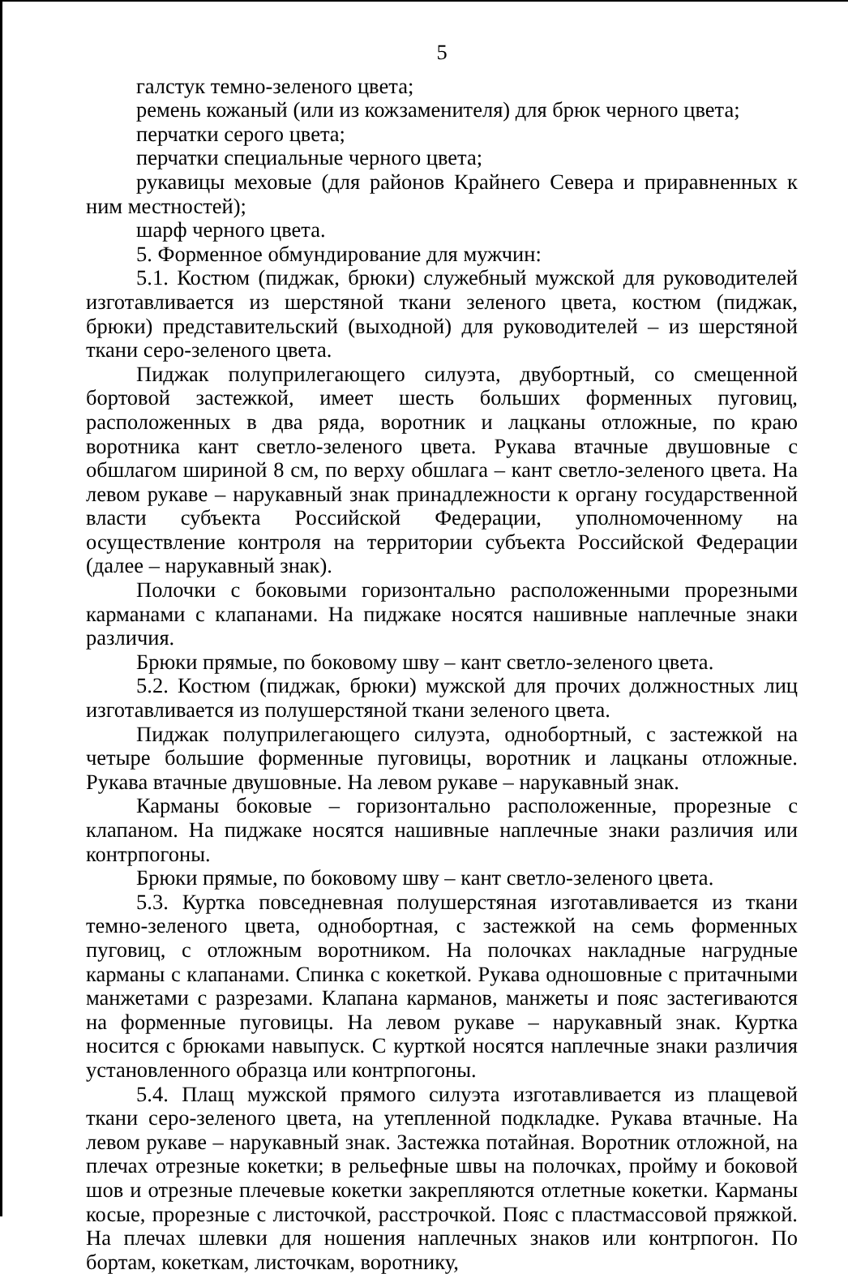5
галстук темно-зеленого цвета;
ремень кожаный (или из кожзаменителя) для брюк черного цвета;
перчатки серого цвета;
перчатки специальные черного цвета;
рукавицы меховые (для районов Крайнего Севера и приравненных к ним местностей);
шарф черного цвета.
5. Форменное обмундирование для мужчин:
5.1. Костюм (пиджак, брюки) служебный мужской для руководителей изготавливается из шерстяной ткани зеленого цвета, костюм (пиджак, брюки) представительский (выходной) для руководителей – из шерстяной ткани серо-зеленого цвета.
Пиджак полуприлегающего силуэта, двубортный, со смещенной бортовой застежкой, имеет шесть больших форменных пуговиц, расположенных в два ряда, воротник и лацканы отложные, по краю воротника кант светло-зеленого цвета. Рукава втачные двушовные с обшлагом шириной 8 см, по верху обшлага – кант светло-зеленого цвета. На левом рукаве – нарукавный знак принадлежности к органу государственной власти субъекта Российской Федерации, уполномоченному на осуществление контроля на территории субъекта Российской Федерации (далее – нарукавный знак).
Полочки с боковыми горизонтально расположенными прорезными карманами с клапанами. На пиджаке носятся нашивные наплечные знаки различия.
Брюки прямые, по боковому шву – кант светло-зеленого цвета.
5.2. Костюм (пиджак, брюки) мужской для прочих должностных лиц изготавливается из полушерстяной ткани зеленого цвета.
Пиджак полуприлегающего силуэта, однобортный, с застежкой на четыре большие форменные пуговицы, воротник и лацканы отложные. Рукава втачные двушовные. На левом рукаве – нарукавный знак.
Карманы боковые – горизонтально расположенные, прорезные с клапаном. На пиджаке носятся нашивные наплечные знаки различия или контрпогоны.
Брюки прямые, по боковому шву – кант светло-зеленого цвета.
5.3. Куртка повседневная полушерстяная изготавливается из ткани темно-зеленого цвета, однобортная, с застежкой на семь форменных пуговиц, с отложным воротником. На полочках накладные нагрудные карманы с клапанами. Спинка с кокеткой. Рукава одношовные с притачными манжетами с разрезами. Клапана карманов, манжеты и пояс застегиваются на форменные пуговицы. На левом рукаве – нарукавный знак. Куртка носится с брюками навыпуск. С курткой носятся наплечные знаки различия установленного образца или контрпогоны.
5.4. Плащ мужской прямого силуэта изготавливается из плащевой ткани серо-зеленого цвета, на утепленной подкладке. Рукава втачные. На левом рукаве – нарукавный знак. Застежка потайная. Воротник отложной, на плечах отрезные кокетки; в рельефные швы на полочках, пройму и боковой шов и отрезные плечевые кокетки закрепляются отлетные кокетки. Карманы косые, прорезные с листочкой, расстрочкой. Пояс с пластмассовой пряжкой. На плечах шлевки для ношения наплечных знаков или контрпогон. По бортам, кокеткам, листочкам, воротнику,